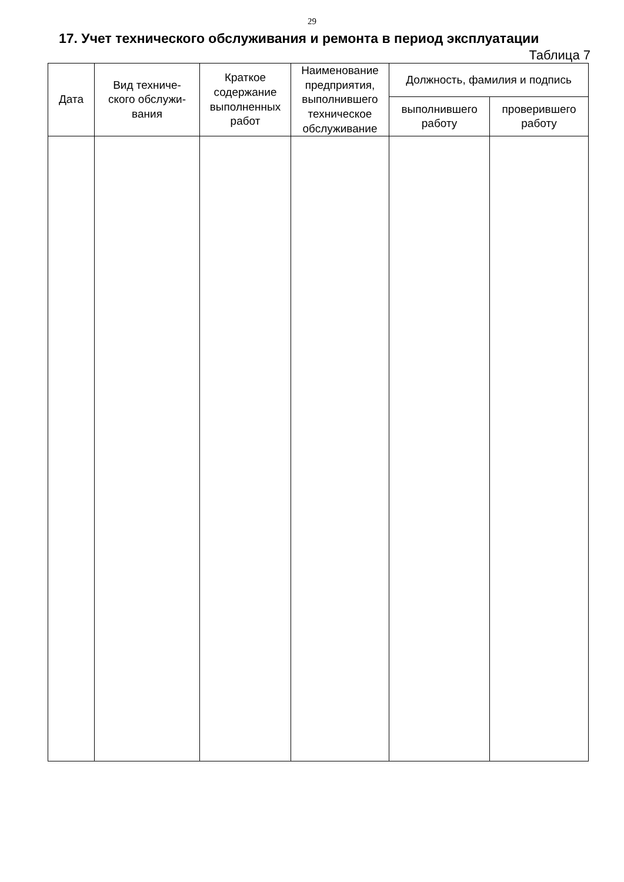29
17. Учет технического обслуживания и ремонта в период эксплуатации
Таблица 7
| Дата | Вид техниче- ского обслужи- вания | Краткое содержание выполненных работ | Наименование предприятия, выполнившего техническое обслуживание | Должность, фамилия и подпись | |
| --- | --- | --- | --- | --- | --- |
| | | | | выполнившего работу | проверившего работу |